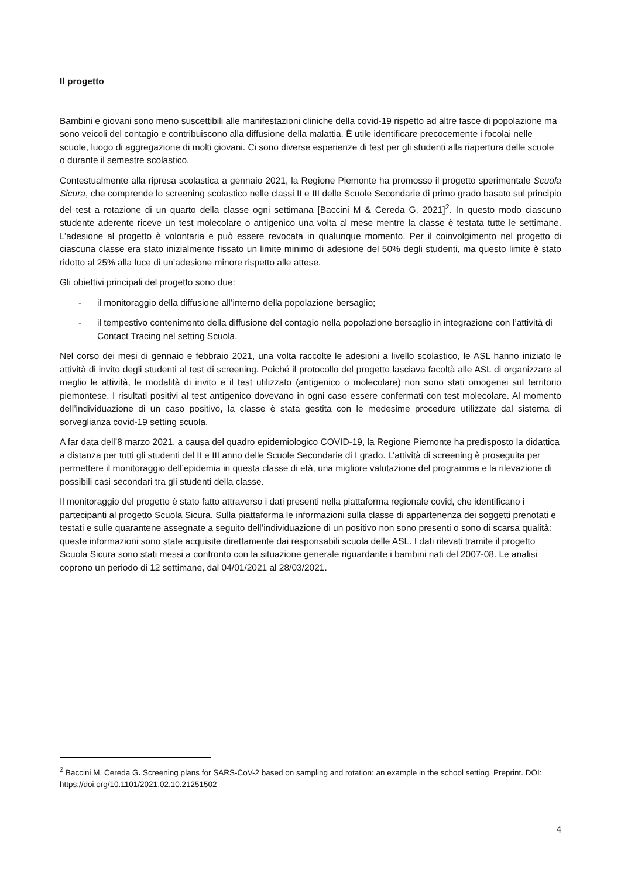Il progetto
Bambini e giovani sono meno suscettibili alle manifestazioni cliniche della covid-19 rispetto ad altre fasce di popolazione ma sono veicoli del contagio e contribuiscono alla diffusione della malattia. È utile identificare precocemente i focolai nelle scuole, luogo di aggregazione di molti giovani. Ci sono diverse esperienze di test per gli studenti alla riapertura delle scuole o durante il semestre scolastico.
Contestualmente alla ripresa scolastica a gennaio 2021, la Regione Piemonte ha promosso il progetto sperimentale Scuola Sicura, che comprende lo screening scolastico nelle classi II e III delle Scuole Secondarie di primo grado basato sul principio del test a rotazione di un quarto della classe ogni settimana [Baccini M & Cereda G, 2021]<sup>2</sup>. In questo modo ciascuno studente aderente riceve un test molecolare o antigenico una volta al mese mentre la classe è testata tutte le settimane. L’adesione al progetto è volontaria e può essere revocata in qualunque momento. Per il coinvolgimento nel progetto di ciascuna classe era stato inizialmente fissato un limite minimo di adesione del 50% degli studenti, ma questo limite è stato ridotto al 25% alla luce di un’adesione minore rispetto alle attese.
Gli obiettivi principali del progetto sono due:
- il monitoraggio della diffusione all’interno della popolazione bersaglio;
- il tempestivo contenimento della diffusione del contagio nella popolazione bersaglio in integrazione con l’attività di Contact Tracing nel setting Scuola.
Nel corso dei mesi di gennaio e febbraio 2021, una volta raccolte le adesioni a livello scolastico, le ASL hanno iniziato le attività di invito degli studenti al test di screening. Poiché il protocollo del progetto lasciava facoltà alle ASL di organizzare al meglio le attività, le modalità di invito e il test utilizzato (antigenico o molecolare) non sono stati omogenei sul territorio piemontese. I risultati positivi al test antigenico dovevano in ogni caso essere confermati con test molecolare. Al momento dell’individuazione di un caso positivo, la classe è stata gestita con le medesime procedure utilizzate dal sistema di sorveglianza covid-19 setting scuola.
A far data dell’8 marzo 2021, a causa del quadro epidemiologico COVID-19, la Regione Piemonte ha predisposto la didattica a distanza per tutti gli studenti del II e III anno delle Scuole Secondarie di I grado. L’attività di screening è proseguita per permettere il monitoraggio dell’epidemia in questa classe di età, una migliore valutazione del programma e la rilevazione di possibili casi secondari tra gli studenti della classe.
Il monitoraggio del progetto è stato fatto attraverso i dati presenti nella piattaforma regionale covid, che identificano i partecipanti al progetto Scuola Sicura. Sulla piattaforma le informazioni sulla classe di appartenenza dei soggetti prenotati e testati e sulle quarantene assegnate a seguito dell’individuazione di un positivo non sono presenti o sono di scarsa qualità: queste informazioni sono state acquisite direttamente dai responsabili scuola delle ASL. I dati rilevati tramite il progetto Scuola Sicura sono stati messi a confronto con la situazione generale riguardante i bambini nati del 2007-08. Le analisi coprono un periodo di 12 settimane, dal 04/01/2021 al 28/03/2021.
<sup>2</sup> Baccini M, Cereda G. Screening plans for SARS-CoV-2 based on sampling and rotation: an example in the school setting. Preprint. DOI: https://doi.org/10.1101/2021.02.10.21251502
4